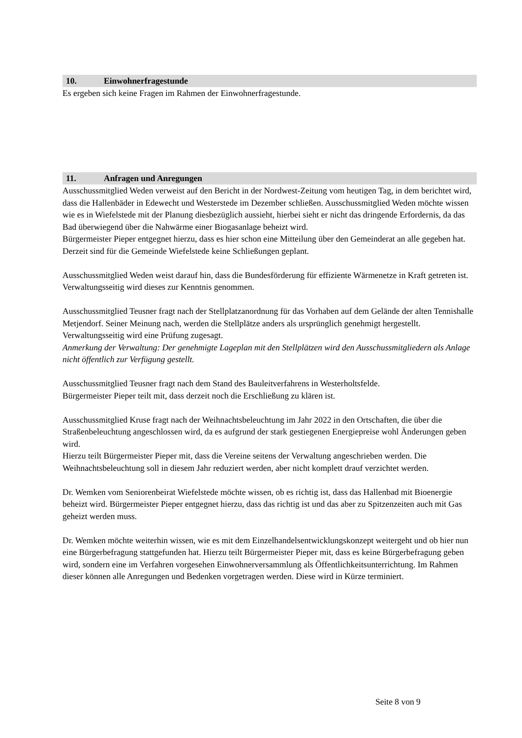10. Einwohnerfragestunde
Es ergeben sich keine Fragen im Rahmen der Einwohnerfragestunde.
11. Anfragen und Anregungen
Ausschussmitglied Weden verweist auf den Bericht in der Nordwest-Zeitung vom heutigen Tag, in dem berichtet wird, dass die Hallenbäder in Edewecht und Westerstede im Dezember schließen. Ausschussmitglied Weden möchte wissen wie es in Wiefelstede mit der Planung diesbezüglich aussieht, hierbei sieht er nicht das dringende Erfordernis, da das Bad überwiegend über die Nahwärme einer Biogasanlage beheizt wird.
Bürgermeister Pieper entgegnet hierzu, dass es hier schon eine Mitteilung über den Gemeinderat an alle gegeben hat. Derzeit sind für die Gemeinde Wiefelstede keine Schließungen geplant.
Ausschussmitglied Weden weist darauf hin, dass die Bundesförderung für effiziente Wärmenetze in Kraft getreten ist. Verwaltungsseitig wird dieses zur Kenntnis genommen.
Ausschussmitglied Teusner fragt nach der Stellplatzanordnung für das Vorhaben auf dem Gelände der alten Tennishalle Metjendorf. Seiner Meinung nach, werden die Stellplätze anders als ursprünglich genehmigt hergestellt.
Verwaltungsseitig wird eine Prüfung zugesagt.
Anmerkung der Verwaltung: Der genehmigte Lageplan mit den Stellplätzen wird den Ausschussmitgliedern als Anlage nicht öffentlich zur Verfügung gestellt.
Ausschussmitglied Teusner fragt nach dem Stand des Bauleitverfahrens in Westerholtsfelde.
Bürgermeister Pieper teilt mit, dass derzeit noch die Erschließung zu klären ist.
Ausschussmitglied Kruse fragt nach der Weihnachtsbeleuchtung im Jahr 2022 in den Ortschaften, die über die Straßenbeleuchtung angeschlossen wird, da es aufgrund der stark gestiegenen Energiepreise wohl Änderungen geben wird.
Hierzu teilt Bürgermeister Pieper mit, dass die Vereine seitens der Verwaltung angeschrieben werden. Die Weihnachtsbeleuchtung soll in diesem Jahr reduziert werden, aber nicht komplett drauf verzichtet werden.
Dr. Wemken vom Seniorenbeirat Wiefelstede möchte wissen, ob es richtig ist, dass das Hallenbad mit Bioenergie beheizt wird. Bürgermeister Pieper entgegnet hierzu, dass das richtig ist und das aber zu Spitzenzeiten auch mit Gas geheizt werden muss.
Dr. Wemken möchte weiterhin wissen, wie es mit dem Einzelhandelsentwicklungskonzept weitergeht und ob hier nun eine Bürgerbefragung stattgefunden hat. Hierzu teilt Bürgermeister Pieper mit, dass es keine Bürgerbefragung geben wird, sondern eine im Verfahren vorgesehen Einwohnerversammlung als Öffentlichkeitsunterrichtung. Im Rahmen dieser können alle Anregungen und Bedenken vorgetragen werden. Diese wird in Kürze terminiert.
Seite 8 von 9